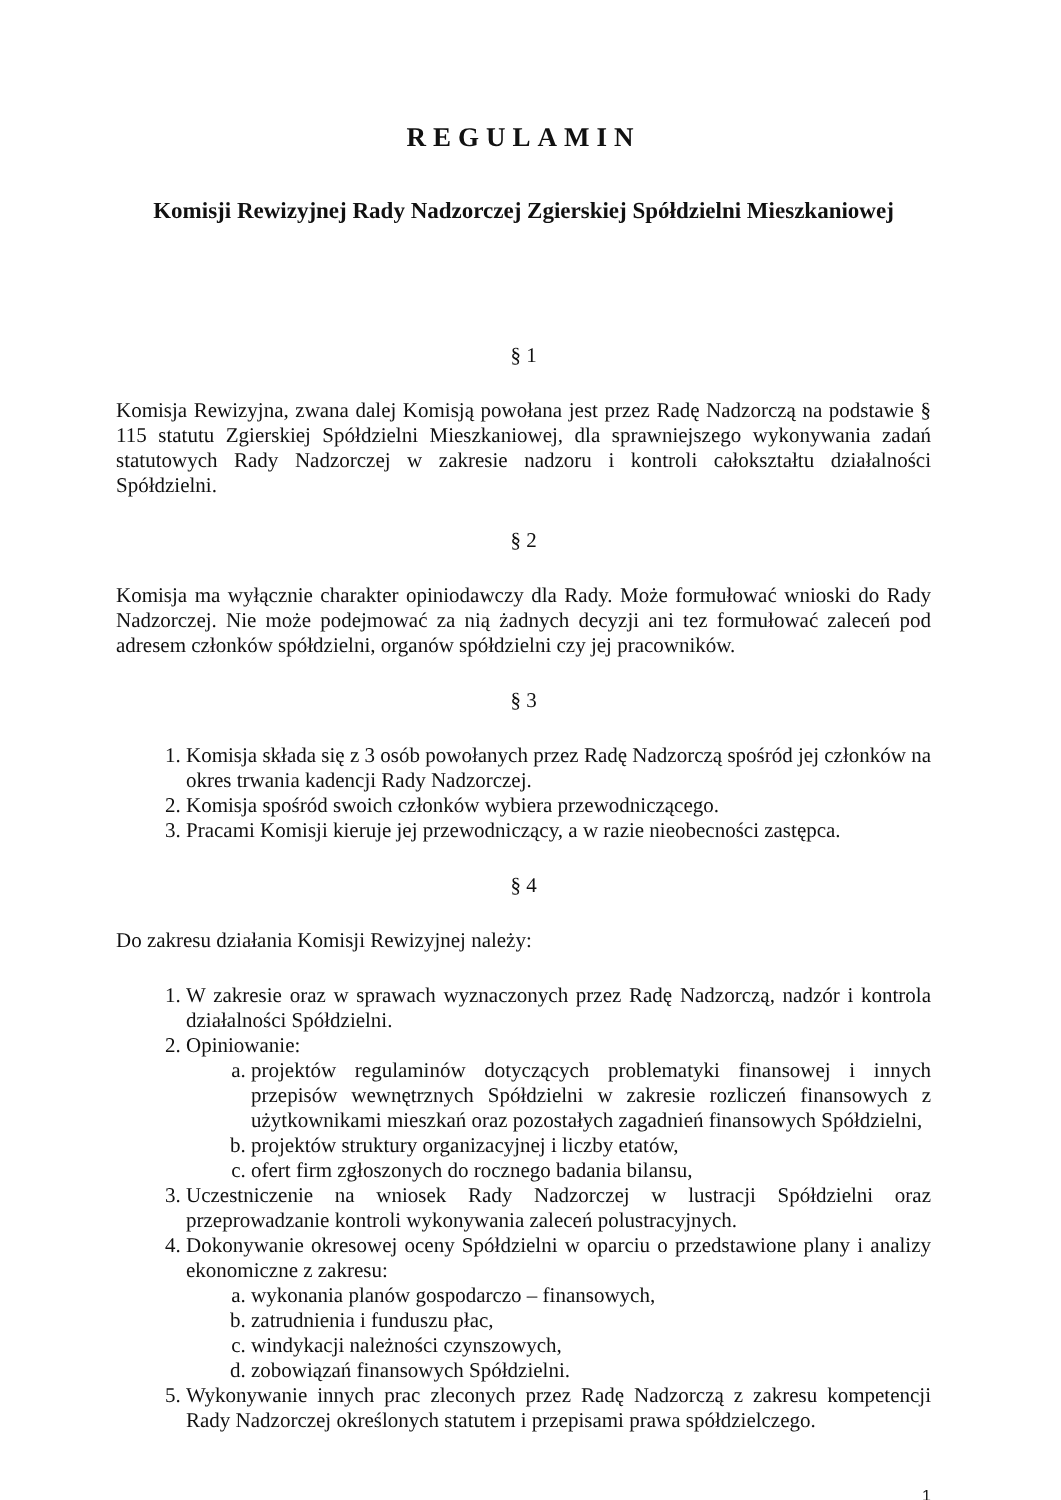REGULAMIN
Komisji Rewizyjnej Rady Nadzorczej Zgierskiej Spółdzielni Mieszkaniowej
§ 1
Komisja Rewizyjna, zwana dalej Komisją powołana jest przez Radę Nadzorczą na podstawie § 115 statutu Zgierskiej Spółdzielni Mieszkaniowej, dla sprawniejszego wykonywania zadań statutowych Rady Nadzorczej w zakresie nadzoru i kontroli całokształtu działalności Spółdzielni.
§ 2
Komisja ma wyłącznie charakter opiniodawczy dla Rady. Może formułować wnioski do Rady Nadzorczej. Nie może podejmować za nią żadnych decyzji ani tez formułować zaleceń pod adresem członków spółdzielni, organów spółdzielni czy jej pracowników.
§ 3
1. Komisja składa się z 3 osób powołanych przez Radę Nadzorczą spośród jej członków na okres trwania kadencji Rady Nadzorczej.
2. Komisja spośród swoich członków wybiera przewodniczącego.
3. Pracami Komisji kieruje jej przewodniczący, a w razie nieobecności zastępca.
§ 4
Do zakresu działania Komisji Rewizyjnej należy:
1. W zakresie oraz w sprawach wyznaczonych przez Radę Nadzorczą, nadzór i kontrola działalności Spółdzielni.
2. Opiniowanie:
a. projektów regulaminów dotyczących problematyki finansowej i innych przepisów wewnętrznych Spółdzielni w zakresie rozliczeń finansowych z użytkownikami mieszkań oraz pozostałych zagadnień finansowych Spółdzielni,
b. projektów struktury organizacyjnej i liczby etatów,
c. ofert firm zgłoszonych do rocznego badania bilansu,
3. Uczestniczenie na wniosek Rady Nadzorczej w lustracji Spółdzielni oraz przeprowadzanie kontroli wykonywania zaleceń polustracyjnych.
4. Dokonywanie okresowej oceny Spółdzielni w oparciu o przedstawione plany i analizy ekonomiczne z zakresu:
a. wykonania planów gospodarczo – finansowych,
b. zatrudnienia i funduszu płac,
c. windykacji należności czynszowych,
d. zobowiązań finansowych Spółdzielni.
5. Wykonywanie innych prac zleconych przez Radę Nadzorczą z zakresu kompetencji Rady Nadzorczej określonych statutem i przepisami prawa spółdzielczego.
1